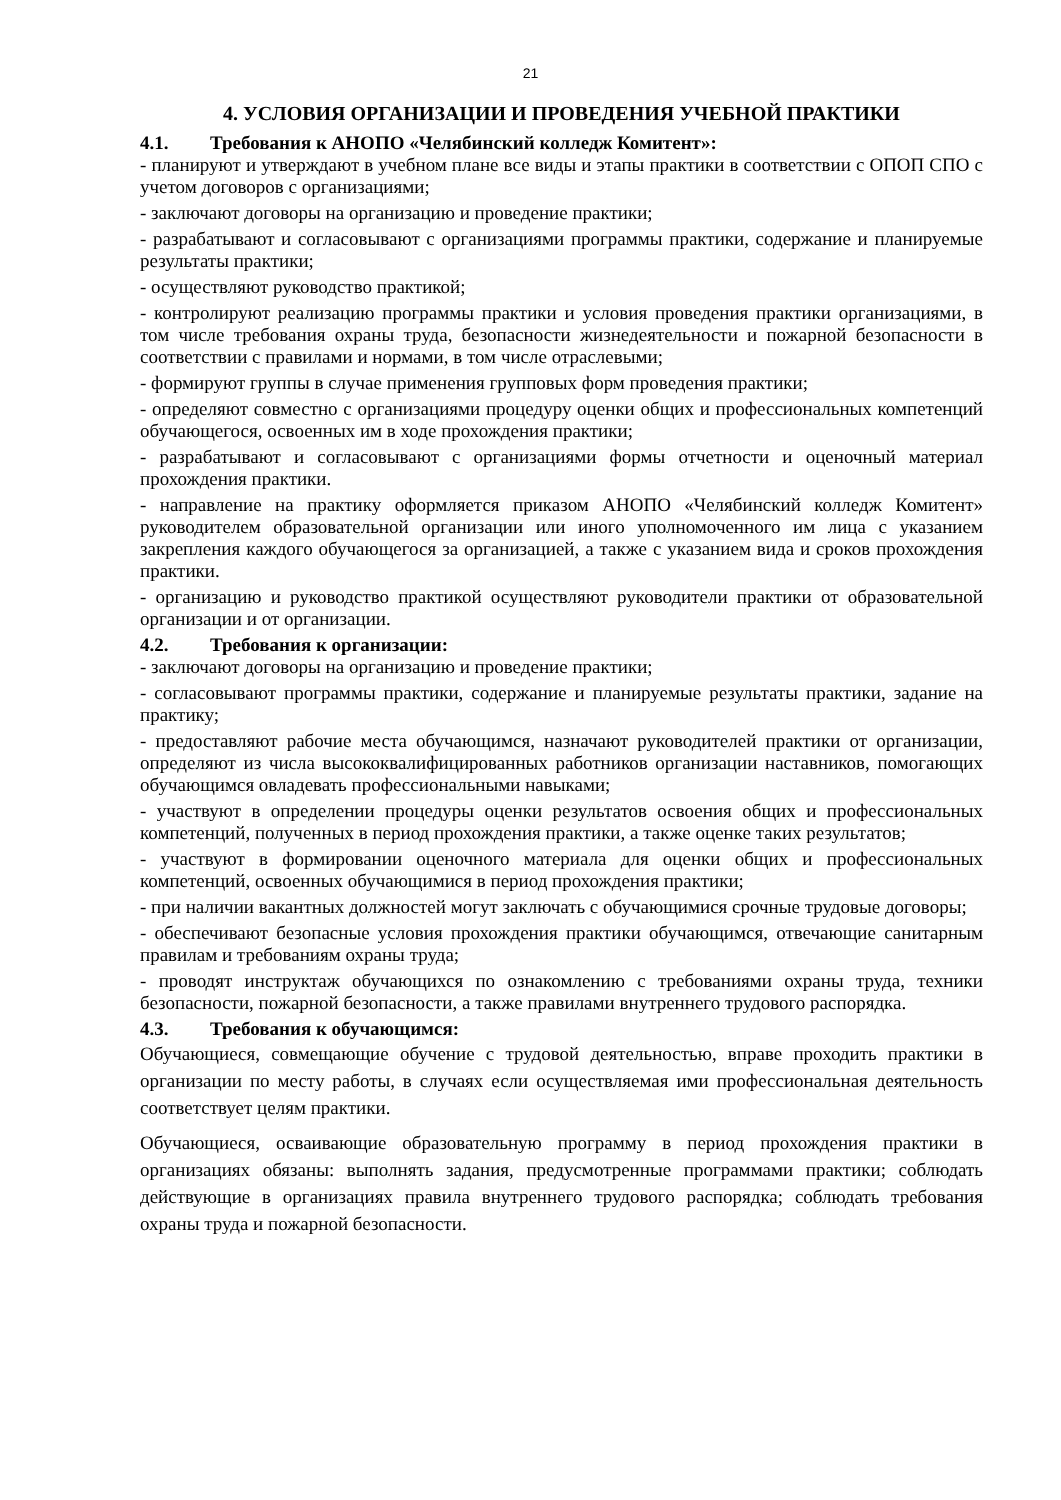21
4. УСЛОВИЯ ОРГАНИЗАЦИИ И ПРОВЕДЕНИЯ УЧЕБНОЙ ПРАКТИКИ
4.1. Требования к АНОПО «Челябинский колледж Комитент»:
- планируют и утверждают в учебном плане все виды и этапы практики в соответствии с ОПОП СПО с учетом договоров с организациями;
- заключают договоры на организацию и проведение практики;
- разрабатывают и согласовывают с организациями программы практики, содержание и планируемые результаты практики;
- осуществляют руководство практикой;
- контролируют реализацию программы практики и условия проведения практики организациями, в том числе требования охраны труда, безопасности жизнедеятельности и пожарной безопасности в соответствии с правилами и нормами, в том числе отраслевыми;
- формируют группы в случае применения групповых форм проведения практики;
- определяют совместно с организациями процедуру оценки общих и профессиональных компетенций обучающегося, освоенных им в ходе прохождения практики;
- разрабатывают и согласовывают с организациями формы отчетности и оценочный материал прохождения практики.
- направление на практику оформляется приказом АНОПО «Челябинский колледж Комитент» руководителем образовательной организации или иного уполномоченного им лица с указанием закрепления каждого обучающегося за организацией, а также с указанием вида и сроков прохождения практики.
- организацию и руководство практикой осуществляют руководители практики от образовательной организации и от организации.
4.2. Требования к организации:
- заключают договоры на организацию и проведение практики;
- согласовывают программы практики, содержание и планируемые результаты практики, задание на практику;
- предоставляют рабочие места обучающимся, назначают руководителей практики от организации, определяют из числа высококвалифицированных работников организации наставников, помогающих обучающимся овладевать профессиональными навыками;
- участвуют в определении процедуры оценки результатов освоения общих и профессиональных компетенций, полученных в период прохождения практики, а также оценке таких результатов;
- участвуют в формировании оценочного материала для оценки общих и профессиональных компетенций, освоенных обучающимися в период прохождения практики;
- при наличии вакантных должностей могут заключать с обучающимися срочные трудовые договоры;
- обеспечивают безопасные условия прохождения практики обучающимся, отвечающие санитарным правилам и требованиям охраны труда;
- проводят инструктаж обучающихся по ознакомлению с требованиями охраны труда, техники безопасности, пожарной безопасности, а также правилами внутреннего трудового распорядка.
4.3. Требования к обучающимся:
Обучающиеся, совмещающие обучение с трудовой деятельностью, вправе проходить практики в организации по месту работы, в случаях если осуществляемая ими профессиональная деятельность соответствует целям практики.
Обучающиеся, осваивающие образовательную программу в период прохождения практики в организациях обязаны: выполнять задания, предусмотренные программами практики; соблюдать действующие в организациях правила внутреннего трудового распорядка; соблюдать требования охраны труда и пожарной безопасности.